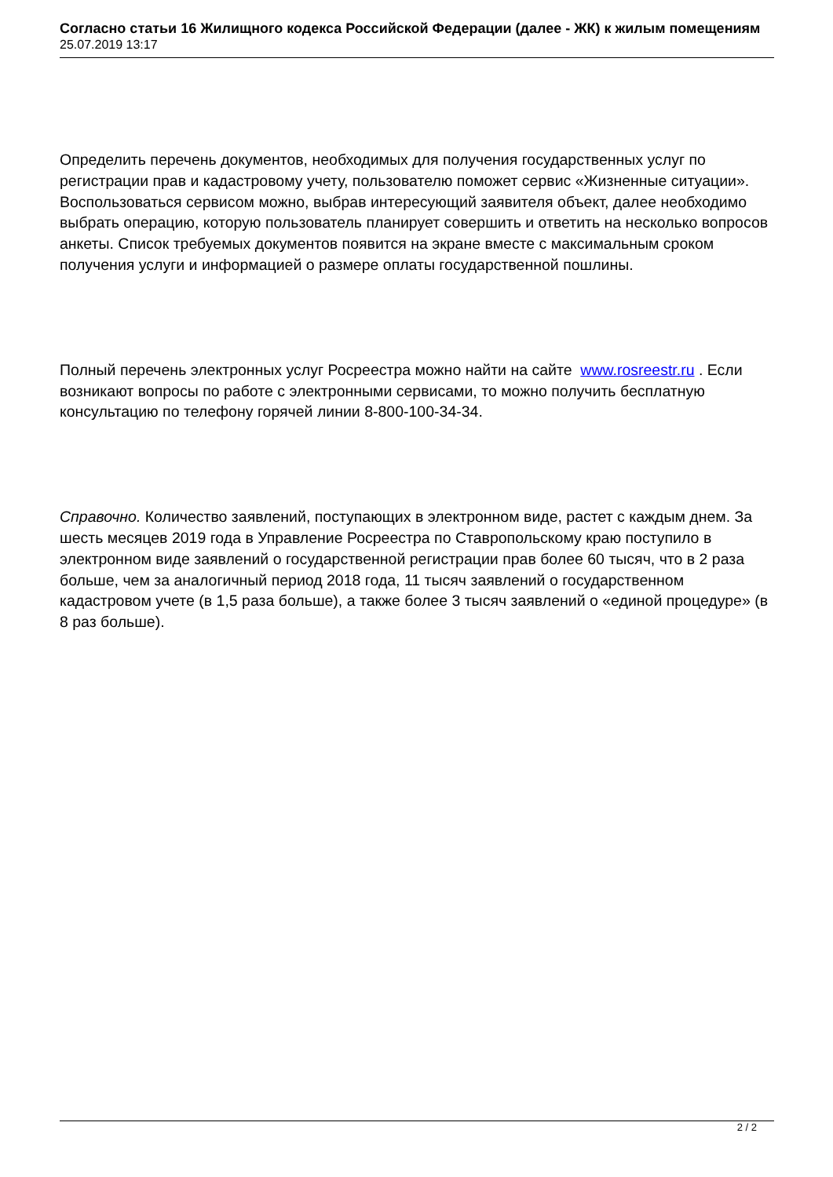Согласно статьи 16 Жилищного кодекса Российской Федерации (далее - ЖК) к жилым помещениям
25.07.2019 13:17
Определить перечень документов, необходимых для получения государственных услуг по регистрации прав и кадастровому учету, пользователю поможет сервис «Жизненные ситуации». Воспользоваться сервисом можно, выбрав интересующий заявителя объект, далее необходимо выбрать операцию, которую пользователь планирует совершить и ответить на несколько вопросов анкеты. Список требуемых документов появится на экране вместе с максимальным сроком получения услуги и информацией о размере оплаты государственной пошлины.
Полный перечень электронных услуг Росреестра можно найти на сайте www.rosreestr.ru . Если возникают вопросы по работе с электронными сервисами, то можно получить бесплатную консультацию по телефону горячей линии 8-800-100-34-34.
Справочно. Количество заявлений, поступающих в электронном виде, растет с каждым днем. За шесть месяцев 2019 года в Управление Росреестра по Ставропольскому краю поступило в электронном виде заявлений о государственной регистрации прав более 60 тысяч, что в 2 раза больше, чем за аналогичный период 2018 года, 11 тысяч заявлений о государственном кадастровом учете (в 1,5 раза больше), а также более 3 тысяч заявлений о «единой процедуре» (в 8 раз больше).
2 / 2